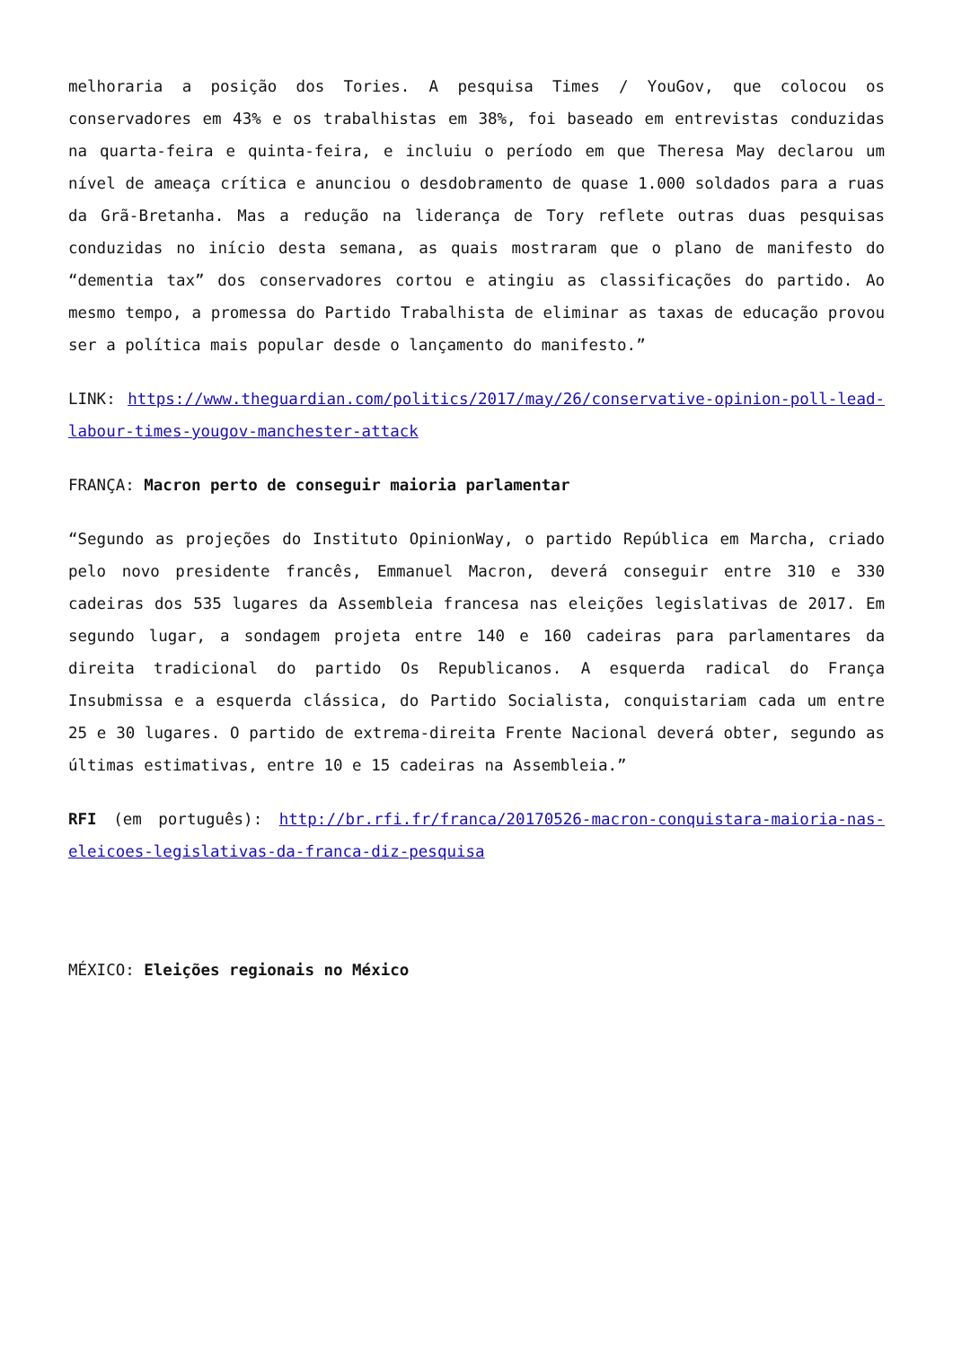melhoraria a posição dos Tories. A pesquisa Times / YouGov, que colocou os conservadores em 43% e os trabalhistas em 38%, foi baseado em entrevistas conduzidas na quarta-feira e quinta-feira, e incluiu o período em que Theresa May declarou um nível de ameaça crítica e anunciou o desdobramento de quase 1.000 soldados para a ruas da Grã-Bretanha. Mas a redução na liderança de Tory reflete outras duas pesquisas conduzidas no início desta semana, as quais mostraram que o plano de manifesto do “dementia tax” dos conservadores cortou e atingiu as classificações do partido. Ao mesmo tempo, a promessa do Partido Trabalhista de eliminar as taxas de educação provou ser a política mais popular desde o lançamento do manifesto.”
LINK: https://www.theguardian.com/politics/2017/may/26/conservative-opinion-poll-lead-labour-times-yougov-manchester-attack
FRANÇA: Macron perto de conseguir maioria parlamentar
“Segundo as projeções do Instituto OpinionWay, o partido República em Marcha, criado pelo novo presidente francês, Emmanuel Macron, deverá conseguir entre 310 e 330 cadeiras dos 535 lugares da Assembleia francesa nas eleições legislativas de 2017. Em segundo lugar, a sondagem projeta entre 140 e 160 cadeiras para parlamentares da direita tradicional do partido Os Republicanos. A esquerda radical do França Insubmissa e a esquerda clássica, do Partido Socialista, conquistariam cada um entre 25 e 30 lugares. O partido de extrema-direita Frente Nacional deverá obter, segundo as últimas estimativas, entre 10 e 15 cadeiras na Assembleia.”
RFI (em português): http://br.rfi.fr/franca/20170526-macron-conquistara-maioria-nas-eleicoes-legislativas-da-franca-diz-pesquisa
MÉXICO: Eleições regionais no México